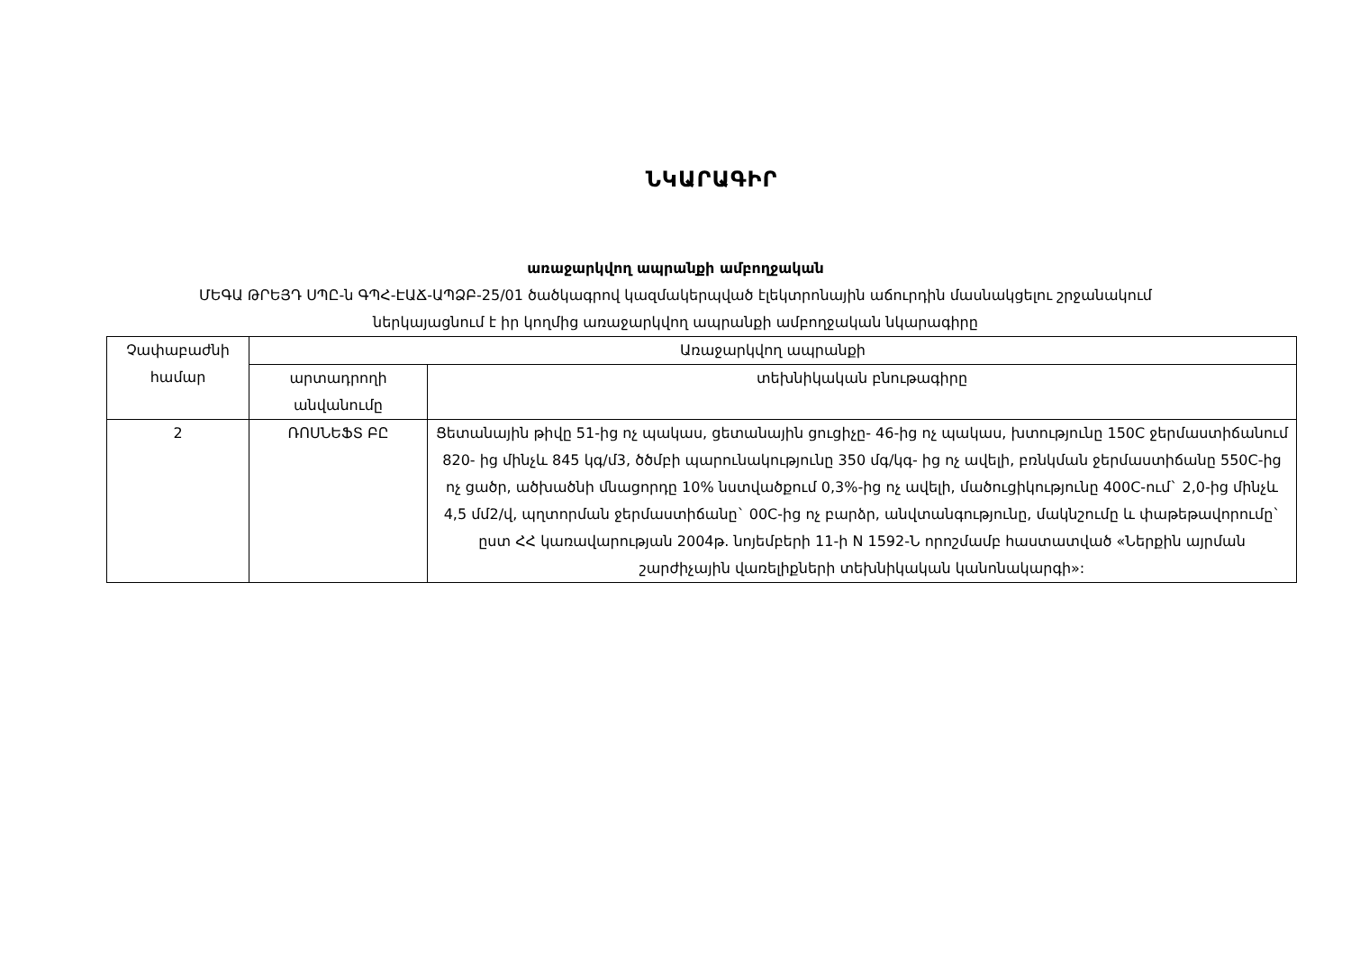ՆԿԱՐԱԳԻՐ
առաջարկվող ապրանքի ամբողջական
ՄԵԳԱ ԹՐԵՅԴ ՍՊԸ-ն ԳՊՀ-ԷԱՃ-ԱՊՁԲ-25/01 ծածկագրով կազմակերպված էլեկտրոնային աճուրդին մասնակցելու շրջանակում
ներկայացնում է իր կողմից առաջարկվող ապրանքի ամբողջական նկարագիրը
| Չափաբաժնի համար | Առաջարկվող ապրանքի | |
| --- | --- | --- |
| | արտադրողի անվանումը | տեխնիկական բնութագիրը |
| 2 | ՌՈՍՆԵՖՏ ԲԸ | Ցետանային թիվը 51-ից ոչ պակաս, ցետանային ցուցիչը- 46-ից ոչ պակաս, խտությունը 150C ջերմաստիճանում 820- ից մինչև 845 կգ/մ3, ծծմբի պարունակությունը 350 մգ/կգ- ից ոչ ավելի, բռնկման ջերմաստիճանը 550C-ից ոչ ցածր, ածխածնի մնացորդը 10% նստվածքում 0,3%-ից ոչ ավելի, մածուցիկությունը 400C-ում` 2,0-ից մինչև 4,5 մմ2/վ, պղտորման ջերմաստիճանը` 00C-ից ոչ բարձր, անվտանգությունը, մակնշումը և փաթեթավորումը` ըստ ՀՀ կառավարության 2004թ. նոյեմբերի 11-ի N 1592-Ն որոշմամբ հաստատված «Ներքին այրման շարժիչային վառելիքների տեխնիկական կանոնակարգի»: |